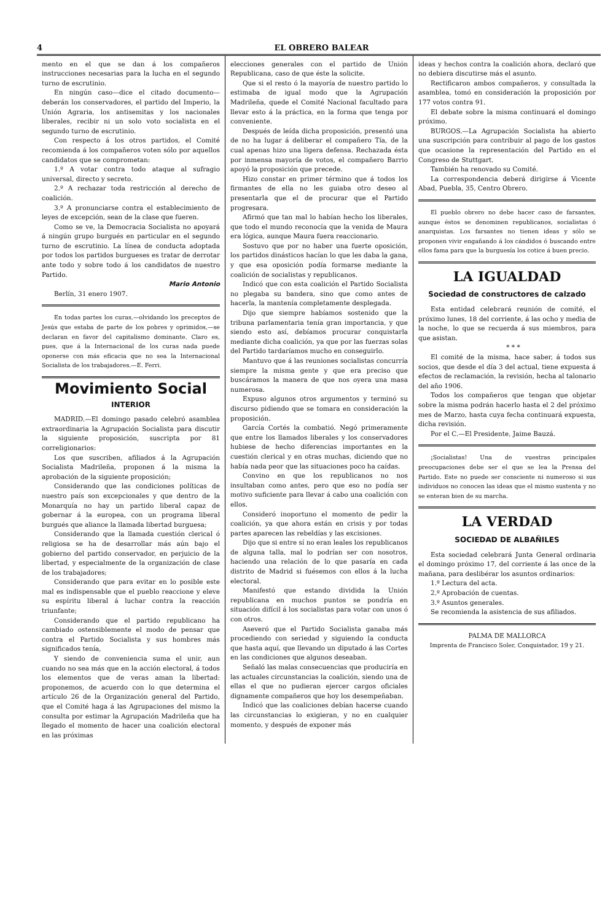4 EL OBRERO BALEAR
mento en el que se dan á los compañeros instrucciones necesarias para la lucha en el segundo turno de escrutinio.
En ningún caso—dice el citado documento—deberán los conservadores, el partido del Imperio, la Unión Agraria, los antisemitas y los nacionales liberales, recibir ni un solo voto socialista en el segundo turno de escrutinio.
Con respecto á los otros partidos, el Comité recomienda á los compañeros voten sólo por aquellos candidatos que se comprometan:
1.º A votar contra todo ataque al sufragio universal, directo y secreto.
2.º A rechazar toda restricción al derecho de coalición.
3.º A pronunciarse contra el establecimiento de leyes de excepción, sean de la clase que fueren.
Como se ve, la Democracia Socialista no apoyará á ningún grupo burgués en particular en el segundo turno de escrutinio. La línea de conducta adoptada por todos los partidos burgueses es tratar de derrotar ante todo y sobre todo á los candidatos de nuestro Partido.
Mario Antonio
Berlín, 31 enero 1907.
En todas partes los curas,—olvidando los preceptos de Jesús que estaba de parte de los pobres y oprimidos,—se declaran en favor del capitalismo dominante. Claro es, pues, que á la Internacional de los curas nada puede oponerse con más eficacia que no sea la Internacional Socialista de los trabajadores.—E. Ferri.
Movimiento Social
INTERIOR
MADRID.—El domingo pasado celebró asamblea extraordinaria la Agrupación Socialista para discutir la siguiente proposición, suscripta por 81 correligionarios:
Los que suscriben, afiliados á la Agrupación Socialista Madrileña, proponen á la misma la aprobación de la siguiente proposición;
Considerando que las condiciones políticas de nuestro país son excepcionales y que dentro de la Monarquía no hay un partido liberal capaz de gobernar á la europea, con un programa liberal burgués que aliance la llamada libertad burguesa;
Considerando que la llamada cuestión clerical ó religiosa se ha de desarrollar más aún bajo el gobierno del partido conservador, en perjuicio de la libertad, y especialmente de la organización de clase de los trabajadores;
Considerando que para evitar en lo posible este mal es indispensable que el pueblo reaccione y eleve su espíritu liberal á luchar contra la reacción triunfante;
Considerando que el partido republicano ha cambiado ostensiblemente el modo de pensar que contra el Partido Socialista y sus hombres más significados tenía,
Y siendo de conveniencia suma el unir, aun cuando no sea más que en la acción electoral, á todos los elementos que de veras aman la libertad: proponemos, de acuerdo con lo que determina el artículo 26 de la Organización general del Partido, que el Comité haga á las Agrupaciones del mismo la consulta por estimar la Agrupación Madrileña que ha llegado el momento de hacer una coalición electoral en las próximas
elecciones generales con el partido de Unión Republicana, caso de que éste la solicite.
Que si el resto ó la mayoría de nuestro partido lo estimaba de igual modo que la Agrupación Madrileña, quede el Comité Nacional facultado para llevar esto á la práctica, en la forma que tenga por conveniente.
Después de leída dicha proposición, presentó una de no ha lugar á deliberar el compañero Tía, de la cual apenas hizo una ligera defensa. Rechazada ésta por inmensa mayoría de votos, el compañero Barrio apoyó la proposición que precede.
Hizo constar en primer término que á todos los firmantes de ella no les guiaba otro deseo al presentarla que el de procurar que el Partido progresara.
Afirmó que tan mal lo habían hecho los liberales, que todo el mundo reconocía que la venida de Maura era lógica, aunque Maura fuera reaccionario.
Sostuvo que por no haber una fuerte oposición, los partidos dinásticos hacían lo que les daba la gana, y que esa oposición podía formarse mediante la coalición de socialistas y republicanos.
Indicó que con esta coalición el Partido Socialista no plegaba su bandera, sino que como antes de hacerla, la mantenía completamente desplegada.
Dijo que siempre habíamos sostenido que la tribuna parlamentaria tenía gran importancia, y que siendo esto así, debíamos procurar conquistarla mediante dicha coalición, ya que por las fuerzas solas del Partido tardaríamos mucho en conseguirlo.
Mantuvo que á las reuniones socialistas concurría siempre la misma gente y que era preciso que buscáramos la manera de que nos oyera una masa numerosa.
Expuso algunos otros argumentos y terminó su discurso pidiendo que se tomara en consideración la proposición.
García Cortés la combatió. Negó primeramente que entre los llamados liberales y los conservadores hubiese de hecho diferencias importantes en la cuestión clerical y en otras muchas, diciendo que no había nada peor que las situaciones poco ha caídas.
Convino en que los republicanos no nos insultaban como antes, pero que eso no podía ser motivo suficiente para llevar á cabo una coalición con ellos.
Consideró inoportuno el momento de pedir la coalición, ya que ahora están en crisis y por todas partes aparecen las rebeldías y las excisiones.
Dijo que si entre sí no eran leales los republicanos de alguna talla, mal lo podrían ser con nosotros, haciendo una relación de lo que pasaría en cada distrito de Madrid si fuésemos con ellos á la lucha electoral.
Manifestó que estando dividida la Unión republicana en muchos puntos se pondría en situación difícil á los socialistas para votar con unos ó con otros.
Aseveró que el Partido Socialista ganaba más procediendo con seriedad y siguiendo la conducta que hasta aquí, que llevando un diputado á las Cortes en las condiciones que algunos deseaban.
Señaló las malas consecuencias que produciría en las actuales circunstancias la coalición, siendo una de ellas el que no pudieran ejercer cargos oficiales dignamente compañeros que hoy los desempeñaban.
Indicó que las coaliciones debían hacerse cuando las circunstancias lo exigieran, y no en cualquier momento, y después de exponer más
ideas y hechos contra la coalición ahora, declaró que no debiera discutirse más el asunto.
Rectificaron ambos compañeros, y consultada la asamblea, tomó en consideración la proposición por 177 votos contra 91.
El debate sobre la misma continuará el domingo próximo.
BURGOS.—La Agrupación Socialista ha abierto una suscripción para contribuir al pago de los gastos que ocasione la representación del Partido en el Congreso de Stuttgart.
También ha renovado su Comité.
La correspondencia deberá dirigirse á Vicente Abad, Puebla, 35, Centro Obrero.
El pueblo obrero no debe hacer caso de farsantes, aunque éstos se denominen republicanos, socialistas ó anarquistas. Los farsantes no tienen ideas y sólo se proponen vivir engañando á los cándidos ó buscando entre ellos fama para que la burguesía los cotice á buen precio.
LA IGUALDAD
Sociedad de constructores de calzado
Esta entidad celebrará reunión de comité, el próximo lunes, 18 del corriente, á las ocho y media de la noche, lo que se recuerda á sus miembros, para que asistan.
* * *
El comité de la misma, hace saber, á todos sus socios, que desde el día 3 del actual, tiene expuesta á efectos de reclamación, la revisión, hecha al talonario del año 1906.
Todos los compañeros que tengan que objetar sobre la misma podrán hacerlo hasta el 2 del próximo mes de Marzo, hasta cuya fecha continuará expuesta, dicha revisión.
Por el C.—El Presidente, Jaime Bauzá.
¡Socialistas! Una de vuestras principales preocupaciones debe ser el que se lea la Prensa del Partido. Este no puede ser consciente ni numeroso si sus individuos no conocen las ideas que el mismo sustenta y no se enteran bien de su marcha.
LA VERDAD
SOCIEDAD DE ALBAÑILES
Esta sociedad celebrará Junta General ordinaria el domingo próximo 17, del corriente á las once de la mañana, para deslibérar los asuntos ordinarios:
1.º Lectura del acta.
2.º Aprobación de cuentas.
3.º Asuntos generales.
Se recomienda la asistencia de sus afiliados.
PALMA DE MALLORCA
Imprenta de Francisco Soler, Conquistador, 19 y 21.